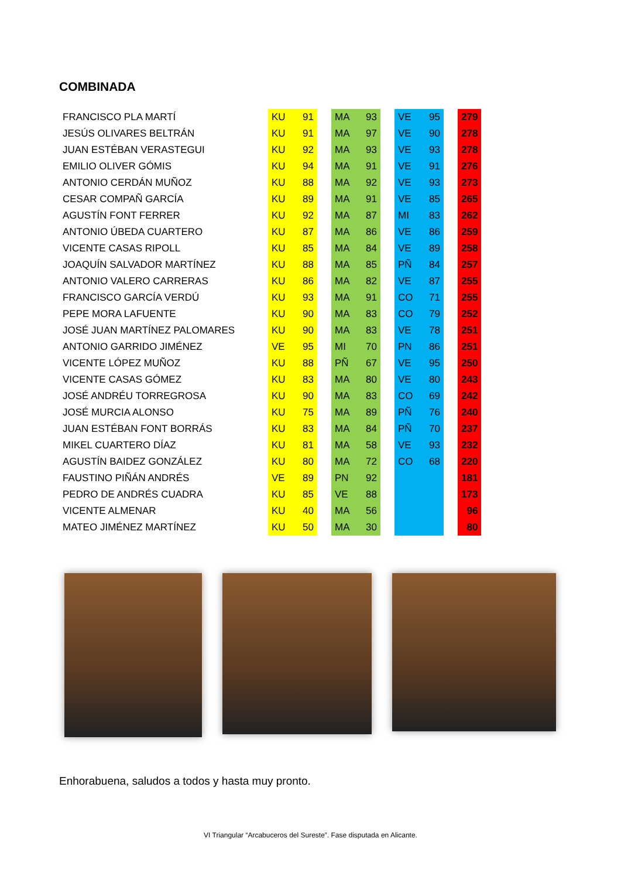COMBINADA
| FRANCISCO PLA MARTÍ | KU | 91 | | MA | 93 | | VE | 95 | | 279 |
| JESÚS OLIVARES BELTRÁN | KU | 91 | | MA | 97 | | VE | 90 | | 278 |
| JUAN ESTÉBAN VERASTEGUI | KU | 92 | | MA | 93 | | VE | 93 | | 278 |
| EMILIO OLIVER GÓMIS | KU | 94 | | MA | 91 | | VE | 91 | | 276 |
| ANTONIO CERDÁN MUÑOZ | KU | 88 | | MA | 92 | | VE | 93 | | 273 |
| CESAR COMPAÑ GARCÍA | KU | 89 | | MA | 91 | | VE | 85 | | 265 |
| AGUSTÍN FONT FERRER | KU | 92 | | MA | 87 | | MI | 83 | | 262 |
| ANTONIO ÚBEDA CUARTERO | KU | 87 | | MA | 86 | | VE | 86 | | 259 |
| VICENTE CASAS RIPOLL | KU | 85 | | MA | 84 | | VE | 89 | | 258 |
| JOAQUÍN SALVADOR MARTÍNEZ | KU | 88 | | MA | 85 | | PÑ | 84 | | 257 |
| ANTONIO VALERO CARRERAS | KU | 86 | | MA | 82 | | VE | 87 | | 255 |
| FRANCISCO GARCÍA VERDÚ | KU | 93 | | MA | 91 | | CO | 71 | | 255 |
| PEPE MORA LAFUENTE | KU | 90 | | MA | 83 | | CO | 79 | | 252 |
| JOSÉ JUAN MARTÍNEZ PALOMARES | KU | 90 | | MA | 83 | | VE | 78 | | 251 |
| ANTONIO GARRIDO JIMÉNEZ | VE | 95 | | MI | 70 | | PN | 86 | | 251 |
| VICENTE LÓPEZ MUÑOZ | KU | 88 | | PÑ | 67 | | VE | 95 | | 250 |
| VICENTE CASAS GÓMEZ | KU | 83 | | MA | 80 | | VE | 80 | | 243 |
| JOSÉ ANDRÉU TORREGROSA | KU | 90 | | MA | 83 | | CO | 69 | | 242 |
| JOSÉ MURCIA ALONSO | KU | 75 | | MA | 89 | | PÑ | 76 | | 240 |
| JUAN ESTÉBAN FONT BORRÁS | KU | 83 | | MA | 84 | | PÑ | 70 | | 237 |
| MIKEL CUARTERO DÍAZ | KU | 81 | | MA | 58 | | VE | 93 | | 232 |
| AGUSTÍN BAIDEZ GONZÁLEZ | KU | 80 | | MA | 72 | | CO | 68 | | 220 |
| FAUSTINO PIÑÁN ANDRÉS | VE | 89 | | PN | 92 | | | | | 181 |
| PEDRO DE ANDRÉS CUADRA | KU | 85 | | VE | 88 | | | | | 173 |
| VICENTE ALMENAR | KU | 40 | | MA | 56 | | | | | 96 |
| MATEO JIMÉNEZ MARTÍNEZ | KU | 50 | | MA | 30 | | | | | 80 |
Enhorabuena, saludos a todos y hasta muy pronto.
VI Triangular “Arcabuceros del Sureste”. Fase disputada en Alicante.